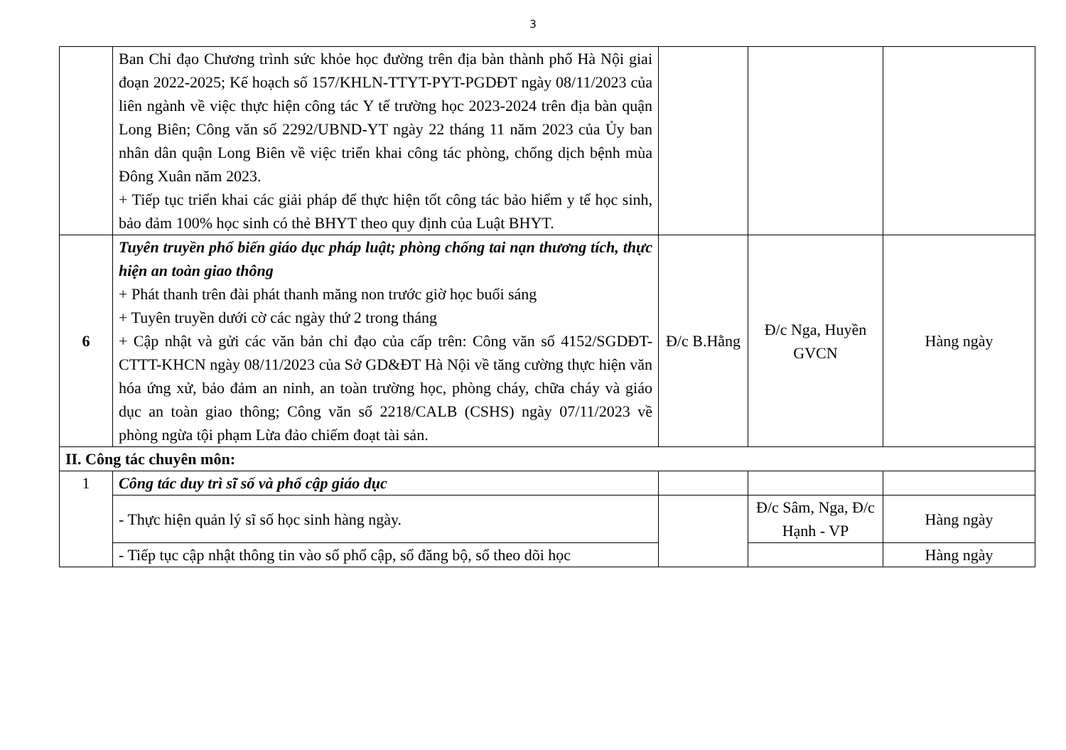3
| | Ban Chỉ đạo Chương trình sức khỏe học đường trên địa bàn thành phố Hà Nội giai đoạn 2022-2025; Kế hoạch số 157/KHLN-TTYT-PYT-PGDĐT ngày 08/11/2023 của liên ngành về việc thực hiện công tác Y tế trường học 2023-2024 trên địa bàn quận Long Biên; Công văn số 2292/UBND-YT ngày 22 tháng 11 năm 2023 của Ủy ban nhân dân quận Long Biên về việc triển khai công tác phòng, chống dịch bệnh mùa Đông Xuân năm 2023. + Tiếp tục triển khai các giải pháp để thực hiện tốt công tác bảo hiểm y tế học sinh, bảo đảm 100% học sinh có thẻ BHYT theo quy định của Luật BHYT. | | | |
| 6 | Tuyên truyền phổ biến giáo dục pháp luật; phòng chống tai nạn thương tích, thực hiện an toàn giao thông + Phát thanh trên đài phát thanh măng non trước giờ học buổi sáng + Tuyên truyền dưới cờ các ngày thứ 2 trong tháng + Cập nhật và gửi các văn bản chỉ đạo của cấp trên: Công văn số 4152/SGDĐT-CTTT-KHCN ngày 08/11/2023 của Sở GD&ĐT Hà Nội về tăng cường thực hiện văn hóa ứng xử, bảo đảm an ninh, an toàn trường học, phòng cháy, chữa cháy và giáo dục an toàn giao thông; Công văn số 2218/CALB (CSHS) ngày 07/11/2023 về phòng ngừa tội phạm Lừa đảo chiếm đoạt tài sản. | Đ/c B.Hằng | Đ/c Nga, Huyền GVCN | Hàng ngày |
| II. Công tác chuyên môn: | | | | |
| 1 | Công tác duy trì sĩ số và phổ cập giáo dục | | | |
| | - Thực hiện quản lý sĩ số học sinh hàng ngày. | | Đ/c Sâm, Nga, Đ/c Hạnh - VP | Hàng ngày |
| | - Tiếp tục cập nhật thông tin vào sổ phổ cập, sổ đăng bộ, sổ theo dõi học | | | Hàng ngày |